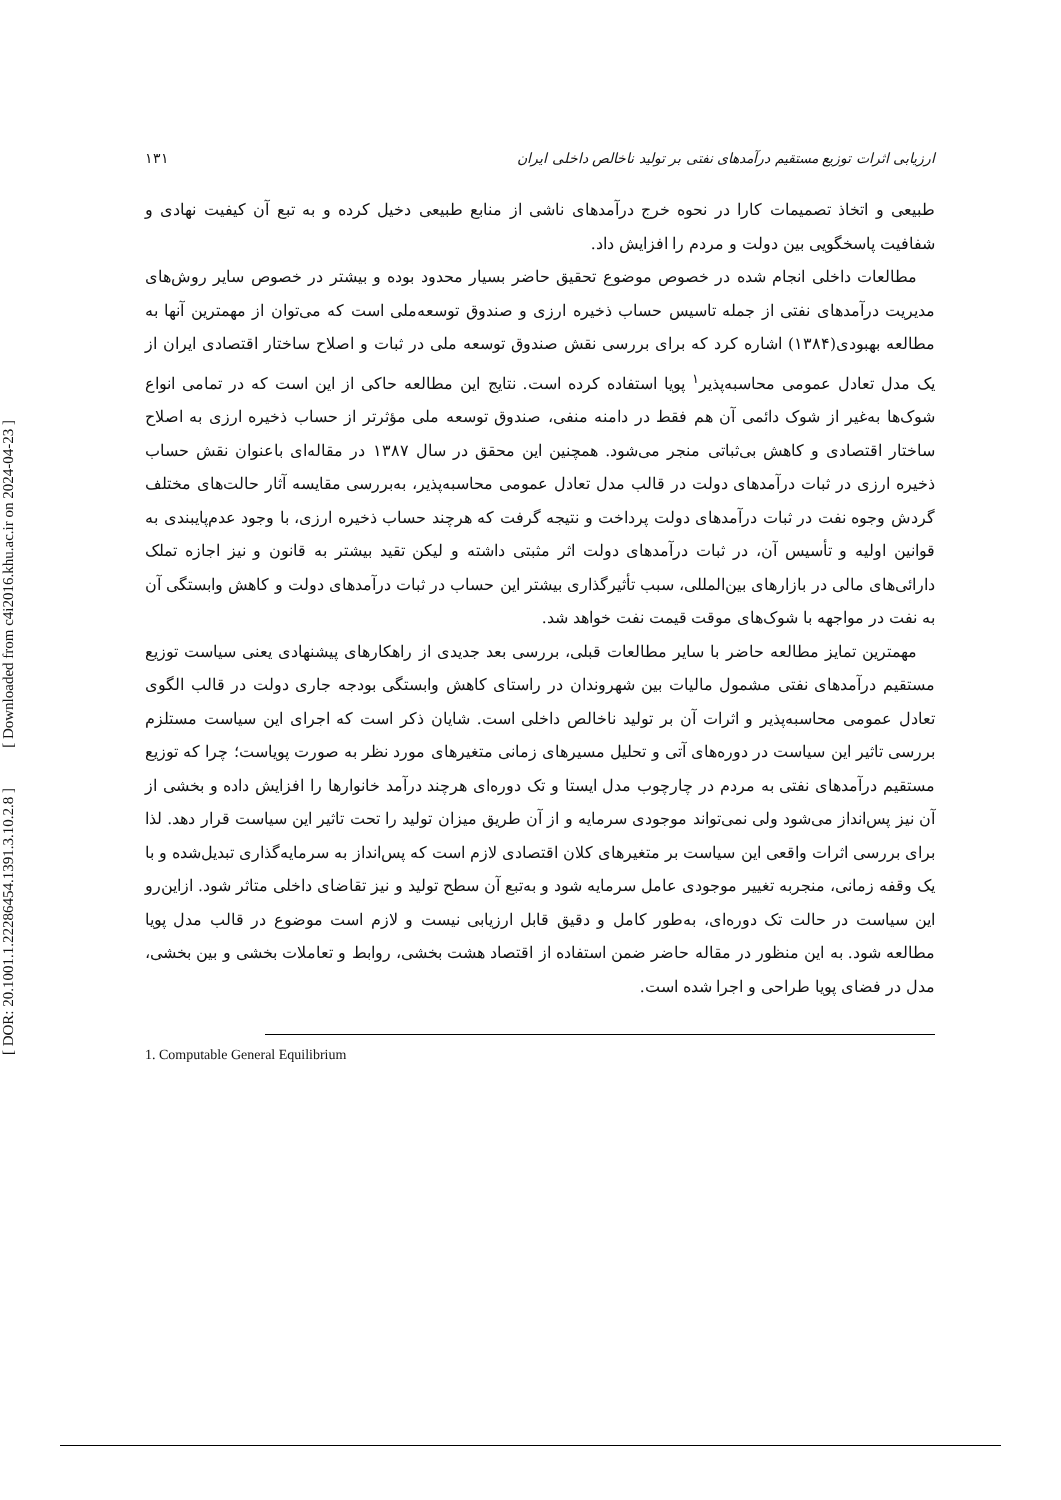[ Downloaded from c4i2016.khu.ac.ir on 2024-04-23 ]
[ DOR: 20.1001.1.22286454.1391.3.10.2.8 ]
ارزیابی اثرات توزیع مستقیم درآمدهای نفتی بر تولید ناخالص داخلی ایران ۱۳۱
طبیعی و اتخاذ تصمیمات کارا در نحوه خرج درآمدهای ناشی از منابع طبیعی دخیل کرده و به تبع آن کیفیت نهادی و شفافیت پاسخگویی بین دولت و مردم را افزایش داد.
مطالعات داخلی انجام شده در خصوص موضوع تحقیق حاضر بسیار محدود بوده و بیشتر در خصوص سایر روش‌های مدیریت درآمدهای نفتی از جمله تاسیس حساب ذخیره ارزی و صندوق توسعه‌ملی است که می‌توان از مهمترین آنها به مطالعه بهبودی(۱۳۸۴) اشاره کرد که برای بررسی نقش صندوق توسعه ملی در ثبات و اصلاح ساختار اقتصادی ایران از یک مدل تعادل عمومی محاسبه‌پذیر<sup>۱</sup> پویا استفاده کرده است. نتایج این مطالعه حاکی از این است که در تمامی انواع شوک‌ها به‌غیر از شوک دائمی آن هم فقط در دامنه منفی، صندوق توسعه ملی مؤثرتر از حساب ذخیره ارزی به اصلاح ساختار اقتصادی و کاهش بی‌ثباتی منجر می‌شود. همچنین این محقق در سال ۱۳۸۷ در مقاله‌ای باعنوان نقش حساب ذخیره ارزی در ثبات درآمدهای دولت در قالب مدل تعادل عمومی محاسبه‌پذیر، به‌بررسی مقایسه آثار حالت‌های مختلف گردش وجوه نفت در ثبات درآمدهای دولت پرداخت و نتیجه گرفت که هرچند حساب ذخیره ارزی، با وجود عدم‌پایبندی به قوانین اولیه و تأسیس آن، در ثبات درآمدهای دولت اثر مثبتی داشته و لیکن تقید بیشتر به قانون و نیز اجازه تملک دارائی‌های مالی در بازارهای بین‌المللی، سبب تأثیرگذاری بیشتر این حساب در ثبات درآمدهای دولت و کاهش وابستگی آن به نفت در مواجهه با شوک‌های موقت قیمت نفت خواهد شد.
مهمترین تمایز مطالعه حاضر با سایر مطالعات قبلی، بررسی بعد جدیدی از راهکارهای پیشنهادی یعنی سیاست توزیع مستقیم درآمدهای نفتی مشمول مالیات بین شهروندان در راستای کاهش وابستگی بودجه جاری دولت در قالب الگوی تعادل عمومی محاسبه‌پذیر و اثرات آن بر تولید ناخالص داخلی است. شایان ذکر است که اجرای این سیاست مستلزم بررسی تاثیر این سیاست در دوره‌های آتی و تحلیل مسیرهای زمانی متغیرهای مورد نظر به صورت پویاست؛ چرا که توزیع مستقیم درآمدهای نفتی به مردم در چارچوب مدل ایستا و تک دوره‌ای هرچند درآمد خانوارها را افزایش داده و بخشی از آن نیز پس‌انداز می‌شود ولی نمی‌تواند موجودی سرمایه و از آن طریق میزان تولید را تحت تاثیر این سیاست قرار دهد. لذا برای بررسی اثرات واقعی این سیاست بر متغیرهای کلان اقتصادی لازم است که پس‌انداز به سرمایه‌گذاری تبدیل‌شده و با یک وقفه زمانی، منجربه تغییر موجودی عامل سرمایه شود و به‌تبع آن سطح تولید و نیز تقاضای داخلی متاثر شود. ازاین‌رو این سیاست در حالت تک دوره‌ای، به‌طور کامل و دقیق قابل ارزیابی نیست و لازم است موضوع در قالب مدل پویا مطالعه شود. به این منظور در مقاله حاضر ضمن استفاده از اقتصاد هشت بخشی، روابط و تعاملات بخشی و بین بخشی، مدل در فضای پویا طراحی و اجرا شده است.
1. Computable General Equilibrium